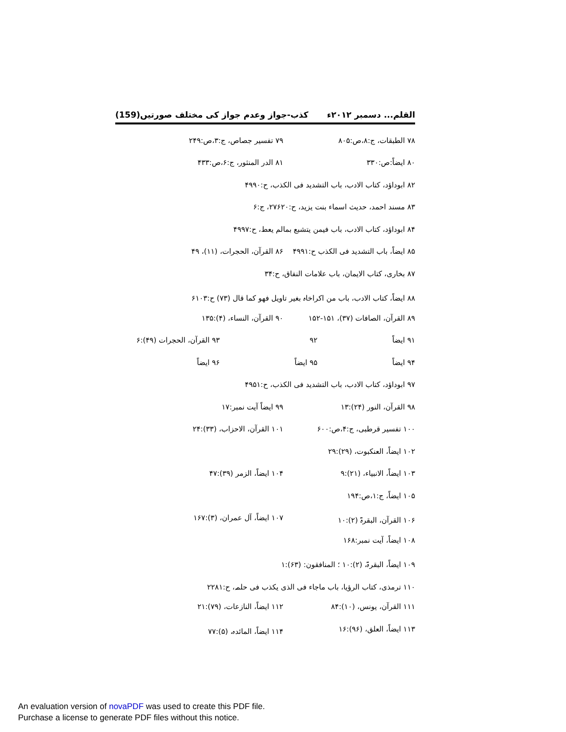القلم... دسمبر ۲۰۱۲ء کذب-جواز وعدم جواز کی مختلف صورتیں(159)
۷۸ الطبقات، ج:۸،ص:۸۰۵ ۷۹ تفسیر جصاص، ج:۳،ص:۲۴۹
۸۰ ایضاً:ص:۳۳۰ ۸۱ الدر المنثور، ج:۶،ص:۴۳۳
۸۲ ابوداؤد، کتاب الادب، باب التشدید فی الکذب، ح:۴۹۹۰
۸۳ مسند احمد، حدیث اسماء بنت یزید، ح:۲۷۶۲۰، ج:۶
۸۴ ابوداؤد، کتاب الادب، باب فیمن یتشبع بمالم یعط، ح:۴۹۹۷
۸۵ ایضاً، باب التشدید فی الکذب ح:۴۹۹۱ ۸۶ القرآن، الحجرات، (۱۱)، ۴۹
۸۷ بخاری، کتاب الایمان، باب علامات النفاق، ح:۳۴
۸۸ ایضاً، کتاب الادب، باب من اکراخاہ بغیر تاویل فھو کما قال (۷۳) ح:۶۱۰۳
۸۹ القرآن، الصافات (۳۷)، ۱۵۱-۱۵۲ ۹۰ القرآن، النساء، (۴):۱۳۵
۹۱ ایضاً ۹۲ ۹۳ القرآن، الحجرات (۴۹):۶
۹۴ ایضاً ۹۵ ایضاً ۹۶ ایضاً
۹۷ ابوداؤد، کتاب الادب، باب التشدید فی الکذب، ح:۴۹۵۱
۹۸ القرآن، النور (۲۴):۱۳ ۹۹ ایضاً آیت نمبر:۱۷
۱۰۰ تفسیر قرطبی، ج:۴،ص:۶۰۰ ۱۰۱ القرآن، الاحزاب، (۳۳):۲۴
۱۰۲ ایضاً، العنکبوت، (۲۹):۲۹
۱۰۳ ایضاً، الانبیاء، (۲۱):۹ ۱۰۴ ایضاً، الزمر (۳۹):۴۷
۱۰۵ ایضاً، ج:۱،ص:۱۹۴
۱۰۶ القرآن، البقرۃ (۲):۱۰ ۱۰۷ ایضاً، آل عمران، (۳):۱۶۷
۱۰۸ ایضاً، آیت نمبر:۱۶۸
۱۰۹ ایضاً، البقرۃ، (۲):۱۰ ؛ المنافقون: (۶۳):۱
۱۱۰ ترمذی، کتاب الرؤیا، باب ماجاء فی الذی یکذب فی حلمہ، ح:۲۲۸۱
۱۱۱ القرآن، یونس، (۱۰):۸۴ ۱۱۲ ایضاً، النازعات، (۷۹):۲۱
۱۱۳ ایضاً، العلق، (۹۶):۱۶ ۱۱۴ ایضاً، المائدہ، (۵):۷۷
An evaluation version of novaPDF was used to create this PDF file.
Purchase a license to generate PDF files without this notice.